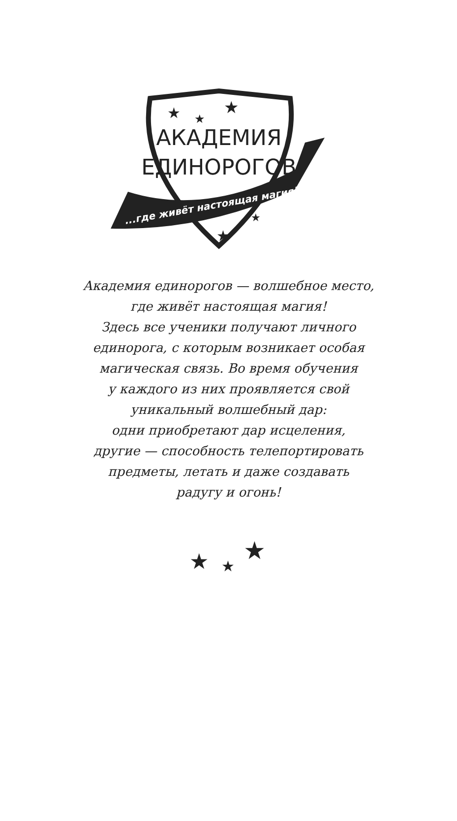АКАДЕМИЯ
ЕДИНОРОГОВ
...где живёт настоящая магия!
★
★
★
★
★
Академия единорогов — волшебное место,
где живёт настоящая магия!
Здесь все ученики получают личного
единорога, с которым возникает особая
магическая связь. Во время обучения
у каждого из них проявляется свой
уникальный волшебный дар:
одни приобретают дар исцеления,
другие — способность телепортировать
предметы, летать и даже создавать
радугу и огонь!
★
★
★